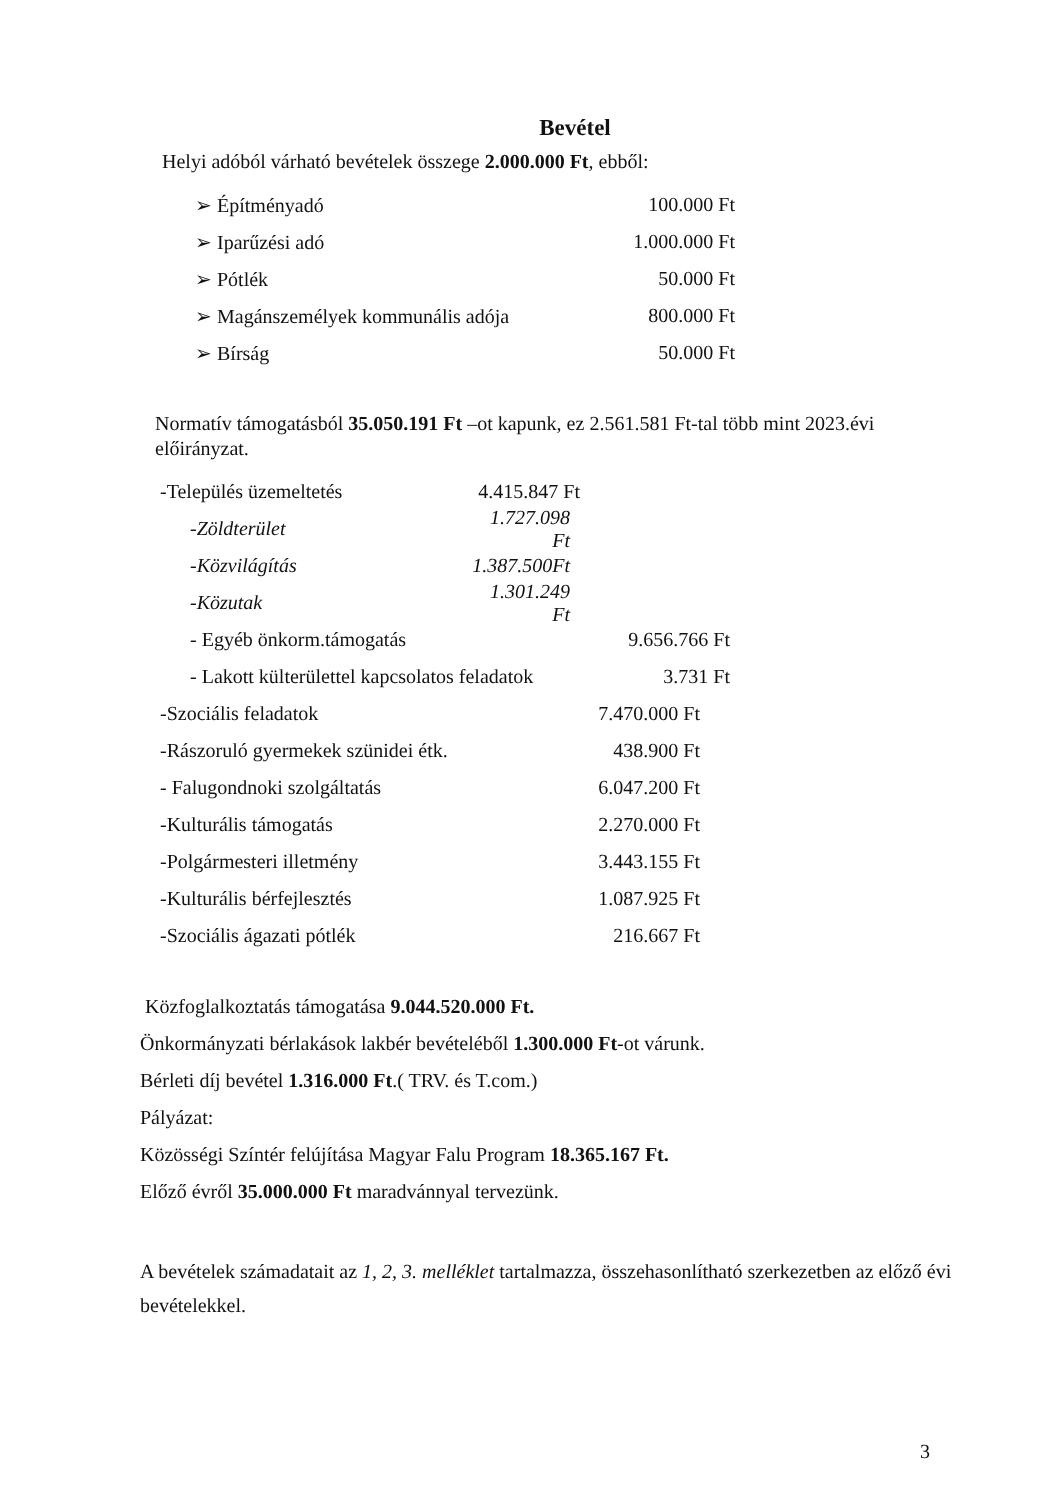Bevétel
Helyi adóból várható bevételek összege 2.000.000 Ft, ebből:
➢ Építményadó 100.000 Ft
➢ Iparűzési adó 1.000.000 Ft
➢ Pótlék 50.000 Ft
➢ Magánszemélyek kommunális adója 800.000 Ft
➢ Bírság 50.000 Ft
Normatív támogatásból 35.050.191 Ft –ot kapunk, ez 2.561.581 Ft-tal több mint 2023.évi előirányzat.
-Település üzemeltetés 4.415.847 Ft
-Zöldterület 1.727.098 Ft
-Közvilágítás 1.387.500Ft
-Közutak 1.301.249 Ft
- Egyéb önkorm.támogatás 9.656.766 Ft
- Lakott külterülettel kapcsolatos feladatok 3.731 Ft
-Szociális feladatok 7.470.000 Ft
-Rászoruló gyermekek szünidei étk. 438.900 Ft
- Falugondnoki szolgáltatás 6.047.200 Ft
-Kulturális támogatás 2.270.000 Ft
-Polgármesteri illetmény 3.443.155 Ft
-Kulturális bérfejlesztés 1.087.925 Ft
-Szociális ágazati pótlék 216.667 Ft
Közfoglalkoztatás támogatása 9.044.520.000 Ft.
Önkormányzati bérlakások lakbér bevételéből 1.300.000 Ft-ot várunk.
Bérleti díj bevétel 1.316.000 Ft.( TRV. és T.com.)
Pályázat:
Közösségi Színtér felújítása Magyar Falu Program 18.365.167 Ft.
Előző évről 35.000.000 Ft maradvánnyal tervezünk.
A bevételek számadatait az 1, 2, 3. melléklet tartalmazza, összehasonlítható szerkezetben az előző évi bevételekkel.
3